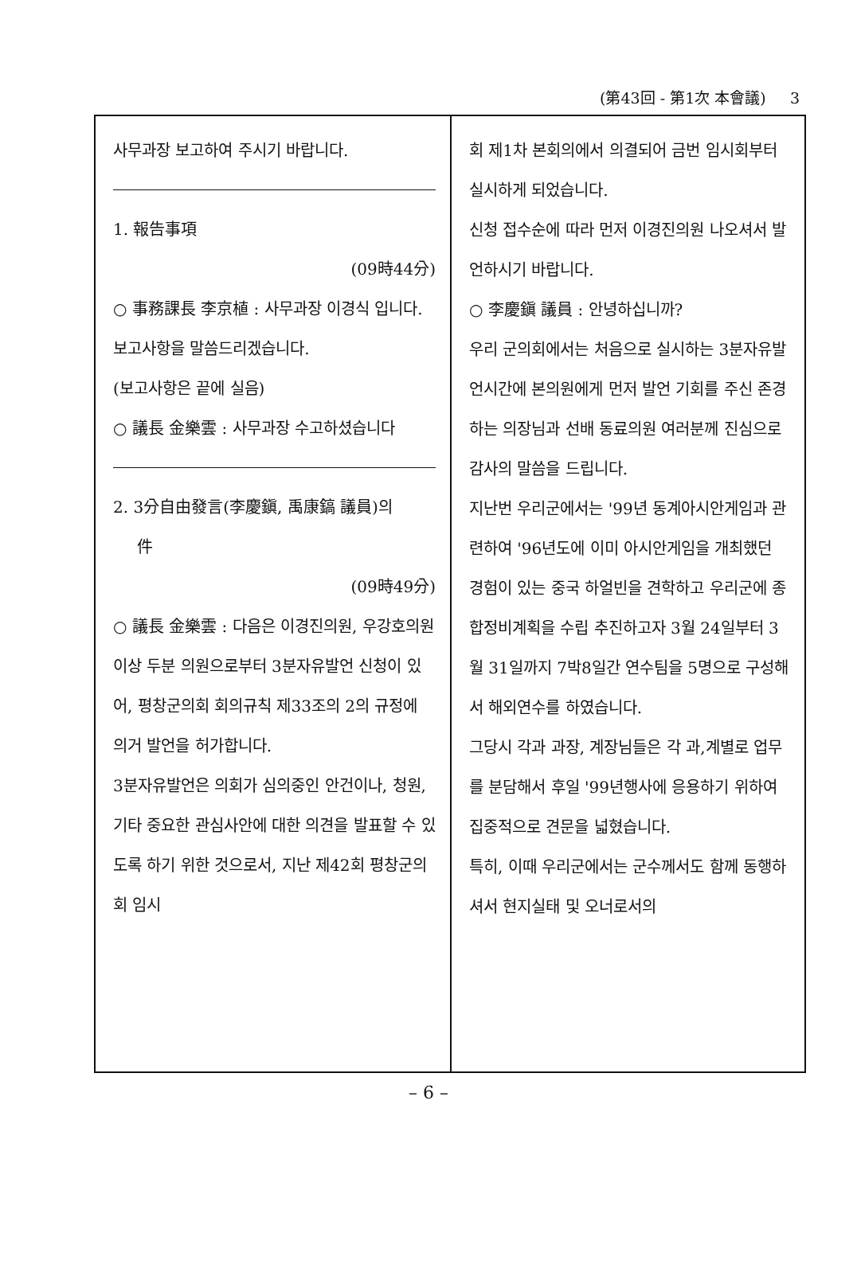(第43回 - 第1次 本會議) 3
사무과장 보고하여 주시기 바랍니다.
1. 報告事項
(09時44分)
○ 事務課長 李京植 : 사무과장 이경식 입니다.
보고사항을 말씀드리겠습니다.
(보고사항은 끝에 실음)
○ 議長 金樂雲 : 사무과장 수고하셨습니다
2. 3分自由發言(李慶鎭, 禹康鎬 議員)의
件
(09時49分)
○ 議長 金樂雲 : 다음은 이경진의원, 우강호의원 이상 두분 의원으로부터 3분자유발언 신청이 있어, 평창군의회 회의규칙 제33조의 2의 규정에 의거 발언을 허가합니다.
3분자유발언은 의회가 심의중인 안건이나, 청원, 기타 중요한 관심사안에 대한 의견을 발표할 수 있도록 하기 위한 것으로서, 지난 제42회 평창군의회 임시
회 제1차 본회의에서 의결되어 금번 임시회부터 실시하게 되었습니다.
신청 접수순에 따라 먼저 이경진의원 나오셔서 발언하시기 바랍니다.
○ 李慶鎭 議員 : 안녕하십니까?
우리 군의회에서는 처음으로 실시하는 3분자유발언시간에 본의원에게 먼저 발언 기회를 주신 존경하는 의장님과 선배 동료의원 여러분께 진심으로 감사의 말씀을 드립니다.
지난번 우리군에서는 '99년 동계아시안게임과 관련하여 '96년도에 이미 아시안게임을 개최했던 경험이 있는 중국 하얼빈을 견학하고 우리군에 종합정비계획을 수립 추진하고자 3월 24일부터 3월 31일까지 7박8일간 연수팀을 5명으로 구성해서 해외연수를 하였습니다.
그당시 각과 과장, 계장님들은 각 과,계별로 업무를 분담해서 후일 '99년행사에 응용하기 위하여 집중적으로 견문을 넓혔습니다.
특히, 이때 우리군에서는 군수께서도 함께 동행하셔서 현지실태 및 오너로서의
– 6 –